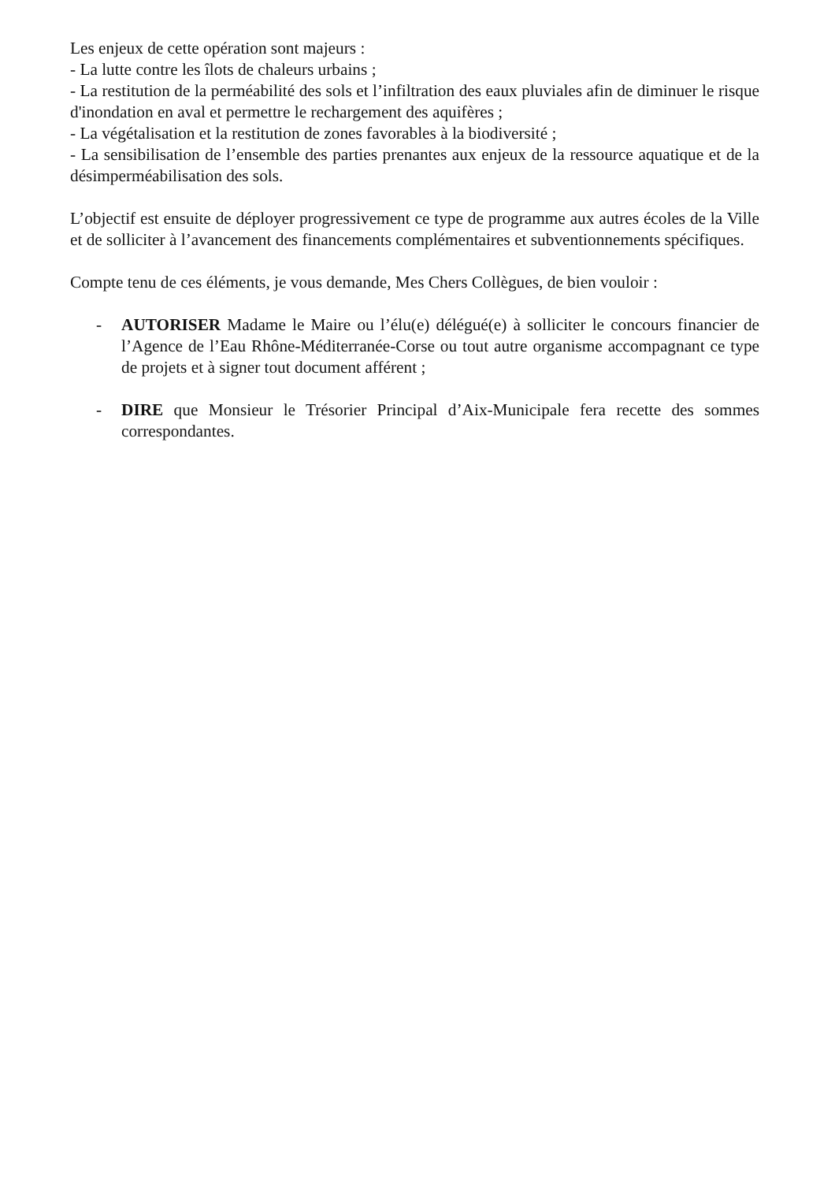Les enjeux de cette opération sont majeurs :
- La lutte contre les îlots de chaleurs urbains ;
- La restitution de la perméabilité des sols et l’infiltration des eaux pluviales afin de diminuer le risque d'inondation en aval et permettre le rechargement des aquifères ;
- La végétalisation et la restitution de zones favorables à la biodiversité ;
- La sensibilisation de l’ensemble des parties prenantes aux enjeux de la ressource aquatique et de la désimperméabilisation des sols.
L’objectif est ensuite de déployer progressivement ce type de programme aux autres écoles de la Ville et de solliciter à l’avancement des financements complémentaires et subventionnements spécifiques.
Compte tenu de ces éléments, je vous demande, Mes Chers Collègues, de bien vouloir :
- AUTORISER Madame le Maire ou l’élu(e) délégué(e) à solliciter le concours financier de l’Agence de l’Eau Rhône-Méditerranée-Corse ou tout autre organisme accompagnant ce type de projets et à signer tout document afférent ;
- DIRE que Monsieur le Trésorier Principal d’Aix-Municipale fera recette des sommes correspondantes.